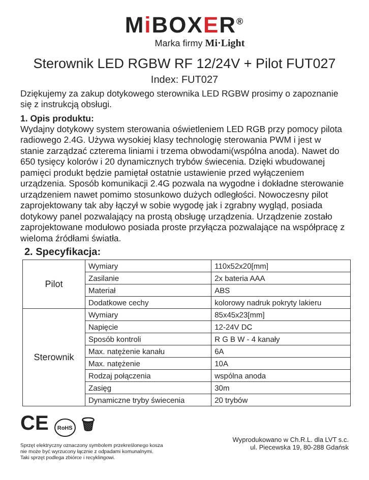Mi BOXER<sup>®</sup>
Marka firmy Mi·Light
Sterownik LED RGBW RF 12/24V + Pilot FUT027
Index: FUT027
Dziękujemy za zakup dotykowego sterownika LED RGBW prosimy o zapoznanie się z instrukcją obsługi.
1. Opis produktu:
Wydajny dotykowy system sterowania oświetleniem LED RGB przy pomocy pilota radiowego 2.4G. Używa wysokiej klasy technologię sterowania PWM i jest w stanie zarządzać czterema liniami i trzema obwodami(wspólna anoda). Nawet do 650 tysięcy kolorów i 20 dynamicznych trybów świecenia. Dzięki wbudowanej pamięci produkt będzie pamiętał ostatnie ustawienie przed wyłączeniem urządzenia. Sposób komunikacji 2.4G pozwala na wygodne i dokładne sterowanie urządzeniem nawet pomimo stosunkowo dużych odległości. Nowoczesny pilot zaprojektowany tak aby łączył w sobie wygodę jak i zgrabny wygląd, posiada dotykowy panel pozwalający na prostą obsługę urządzenia. Urządzenie zostało zaprojektowane modułowo posiada proste przyłącza pozwalające na współpracę z wieloma źródłami światła.
2. Specyfikacja:
| Pilot | Wymiary | 110x52x20[mm] |
| | Zasilanie | 2x bateria AAA |
| | Materiał | ABS |
| | Dodatkowe cechy | kolorowy nadruk pokryty lakieru |
| Sterownik | Wymiary | 85x45x23[mm] |
| | Napięcie | 12-24V DC |
| | Sposób kontroli | R G B W - 4 kanały |
| | Max. natężenie kanału | 6A |
| | Max. natężenie | 10A |
| | Rodzaj połączenia | wspólna anoda |
| | Zasięg | 30m |
| | Dynamiczne tryby świecenia | 20 trybów |
CE RoHS 🗑
Sprzęt elektryczny oznaczony symbolem przekreślonego kosza
nie może być wyrzucony łącznie z odpadami komunalnymi.
Taki sprzęt podlega zbiórce i recyklingowi.
Wyprodukowano w Ch.R.L. dla LVT s.c.
ul. Piecewska 19, 80-288 Gdańsk